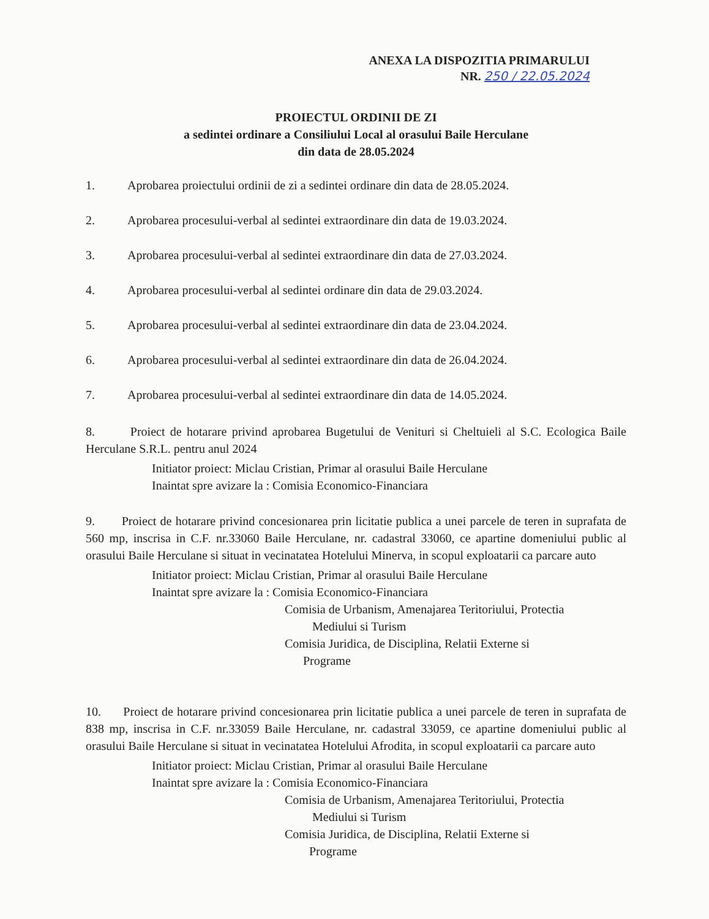ANEXA LA DISPOZITIA PRIMARULUI
NR. 250 / 22.05.2024
PROIECTUL ORDINII DE ZI
a sedintei ordinare a Consiliului Local al orasului Baile Herculane
din data de 28.05.2024
1. Aprobarea proiectului ordinii de zi a sedintei ordinare din data de 28.05.2024.
2. Aprobarea procesului-verbal al sedintei extraordinare din data de 19.03.2024.
3. Aprobarea procesului-verbal al sedintei extraordinare din data de 27.03.2024.
4. Aprobarea procesului-verbal al sedintei ordinare din data de 29.03.2024.
5. Aprobarea procesului-verbal al sedintei extraordinare din data de 23.04.2024.
6. Aprobarea procesului-verbal al sedintei extraordinare din data de 26.04.2024.
7. Aprobarea procesului-verbal al sedintei extraordinare din data de 14.05.2024.
8. Proiect de hotarare privind aprobarea Bugetului de Venituri si Cheltuieli al S.C. Ecologica Baile Herculane S.R.L. pentru anul 2024
Initiator proiect: Miclau Cristian, Primar al orasului Baile Herculane
Inaintat spre avizare la : Comisia Economico-Financiara
9. Proiect de hotarare privind concesionarea prin licitatie publica a unei parcele de teren in suprafata de 560 mp, inscrisa in C.F. nr.33060 Baile Herculane, nr. cadastral 33060, ce apartine domeniului public al orasului Baile Herculane si situat in vecinatatea Hotelului Minerva, in scopul exploatarii ca parcare auto
Initiator proiect: Miclau Cristian, Primar al orasului Baile Herculane
Inaintat spre avizare la : Comisia Economico-Financiara
Comisia de Urbanism, Amenajarea Teritoriului, Protectia
Mediului si Turism
Comisia Juridica, de Disciplina, Relatii Externe si
Programe
10. Proiect de hotarare privind concesionarea prin licitatie publica a unei parcele de teren in suprafata de 838 mp, inscrisa in C.F. nr.33059 Baile Herculane, nr. cadastral 33059, ce apartine domeniului public al orasului Baile Herculane si situat in vecinatatea Hotelului Afrodita, in scopul exploatarii ca parcare auto
Initiator proiect: Miclau Cristian, Primar al orasului Baile Herculane
Inaintat spre avizare la : Comisia Economico-Financiara
Comisia de Urbanism, Amenajarea Teritoriului, Protectia
Mediului si Turism
Comisia Juridica, de Disciplina, Relatii Externe si
Programe